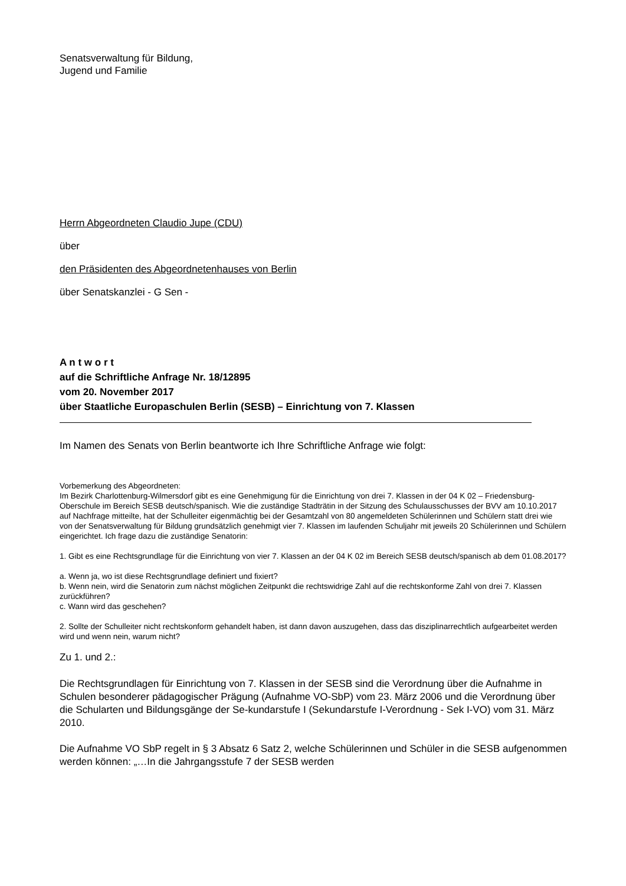Senatsverwaltung für Bildung,
Jugend und Familie
Herrn Abgeordneten Claudio Jupe (CDU)
über
den Präsidenten des Abgeordnetenhauses von Berlin
über Senatskanzlei - G Sen -
A n t w o r t
auf die Schriftliche Anfrage Nr. 18/12895
vom 20. November 2017
über Staatliche Europaschulen Berlin (SESB) – Einrichtung von 7. Klassen
Im Namen des Senats von Berlin beantworte ich Ihre Schriftliche Anfrage wie folgt:
Vorbemerkung des Abgeordneten:
Im Bezirk Charlottenburg-Wilmersdorf gibt es eine Genehmigung für die Einrichtung von drei 7. Klassen in der 04 K 02 – Friedensburg-Oberschule im Bereich SESB deutsch/spanisch. Wie die zuständige Stadträtin in der Sitzung des Schulausschusses der BVV am 10.10.2017 auf Nachfrage mitteilte, hat der Schulleiter eigenmächtig bei der Gesamtzahl von 80 angemeldeten Schülerinnen und Schülern statt drei wie von der Senatsverwaltung für Bildung grundsätzlich genehmigt vier 7. Klassen im laufenden Schuljahr mit jeweils 20 Schülerinnen und Schülern eingerichtet. Ich frage dazu die zuständige Senatorin:
1. Gibt es eine Rechtsgrundlage für die Einrichtung von vier 7. Klassen an der 04 K 02 im Bereich SESB deutsch/spanisch ab dem 01.08.2017?
a. Wenn ja, wo ist diese Rechtsgrundlage definiert und fixiert?
b. Wenn nein, wird die Senatorin zum nächst möglichen Zeitpunkt die rechtswidrige Zahl auf die rechtskonforme Zahl von drei 7. Klassen zurückführen?
c. Wann wird das geschehen?
2. Sollte der Schulleiter nicht rechtskonform gehandelt haben, ist dann davon auszugehen, dass das disziplinarrechtlich aufgearbeitet werden wird und wenn nein, warum nicht?
Zu 1. und 2.:
Die Rechtsgrundlagen für Einrichtung von 7. Klassen in der SESB sind die Verordnung über die Aufnahme in Schulen besonderer pädagogischer Prägung (Aufnahme VO-SbP) vom 23. März 2006 und die Verordnung über die Schularten und Bildungsgänge der Se-kundarstufe I (Sekundarstufe I-Verordnung - Sek I-VO) vom 31. März 2010.
Die Aufnahme VO SbP regelt in § 3 Absatz 6 Satz 2, welche Schülerinnen und Schüler in die SESB aufgenommen werden können: „…In die Jahrgangsstufe 7 der SESB werden